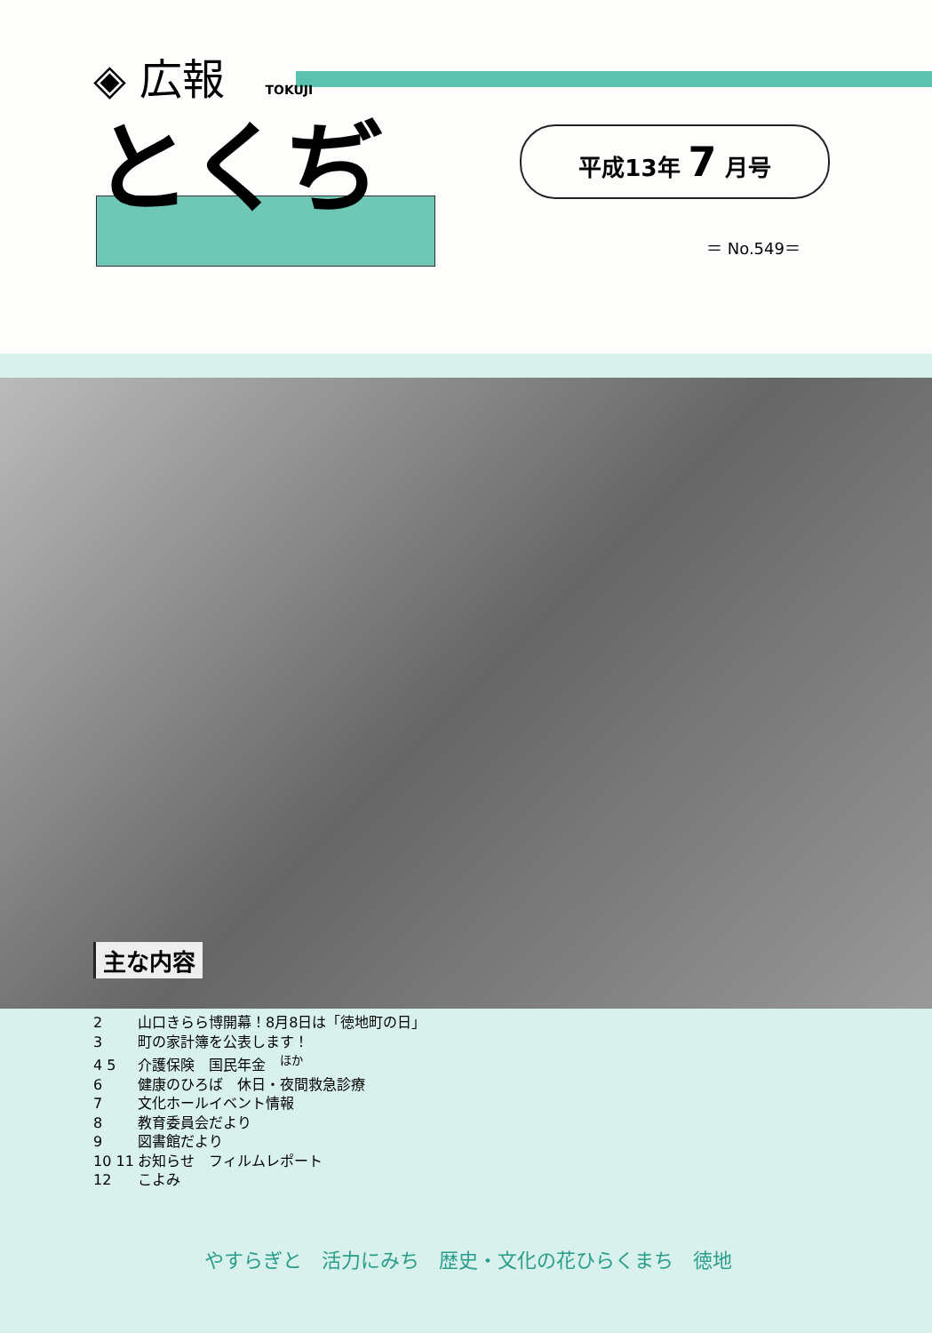◈ 広報 TOKUJI
とくぢ
平成13年 7 月号
＝ No.549＝
主な内容
2 山口きらら博開幕！8月8日は「徳地町の日」
3 町の家計簿を公表します！
4 5 介護保険　国民年金　<sup>ほか</sup>
6 健康のひろば　休日・夜間救急診療
7 文化ホールイベント情報
8 教育委員会だより
9 図書館だより
10 11 お知らせ　フィルムレポート
12 こよみ
やすらぎと　活力にみち　歴史・文化の花ひらくまち　徳地